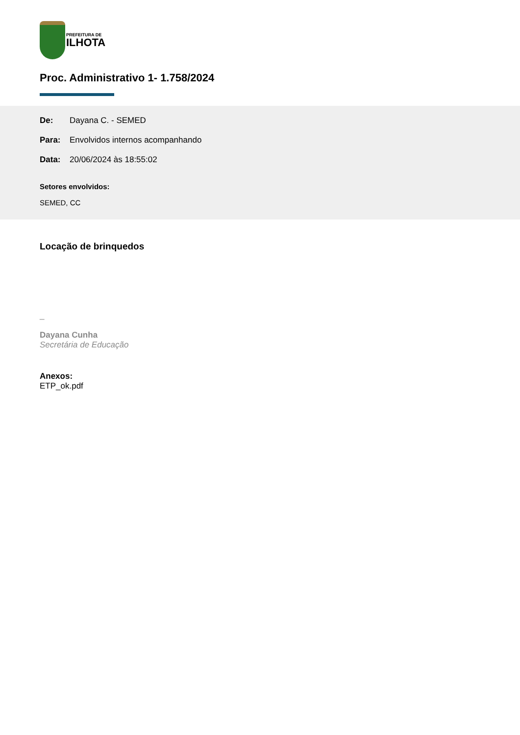PREFEITURA DE
ILHOTA
Proc. Administrativo 1- 1.758/2024
De: Dayana C. - SEMED
Para: Envolvidos internos acompanhando
Data: 20/06/2024 às 18:55:02
Setores envolvidos:
SEMED, CC
Locação de brinquedos
_
Dayana Cunha
Secretária de Educação
Anexos:
ETP_ok.pdf